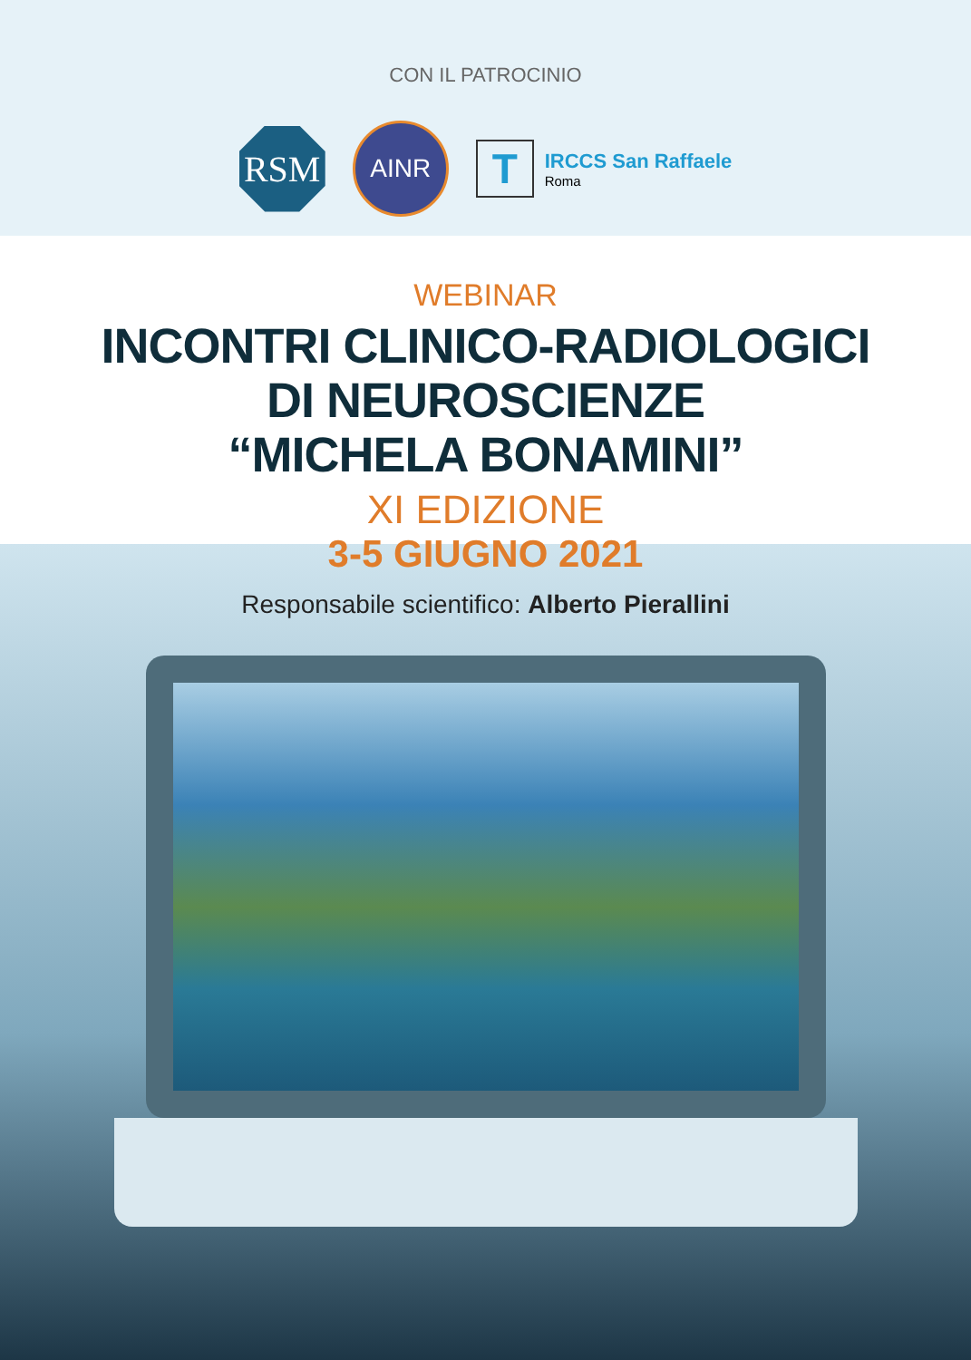CON IL PATROCINIO
RSM
AINR
T
IRCCS San Raffaele
Roma
WEBINAR
INCONTRI CLINICO-RADIOLOGICI
DI NEUROSCIENZE
“MICHELA BONAMINI”
XI EDIZIONE
3-5 GIUGNO 2021
Responsabile scientifico: Alberto Pierallini